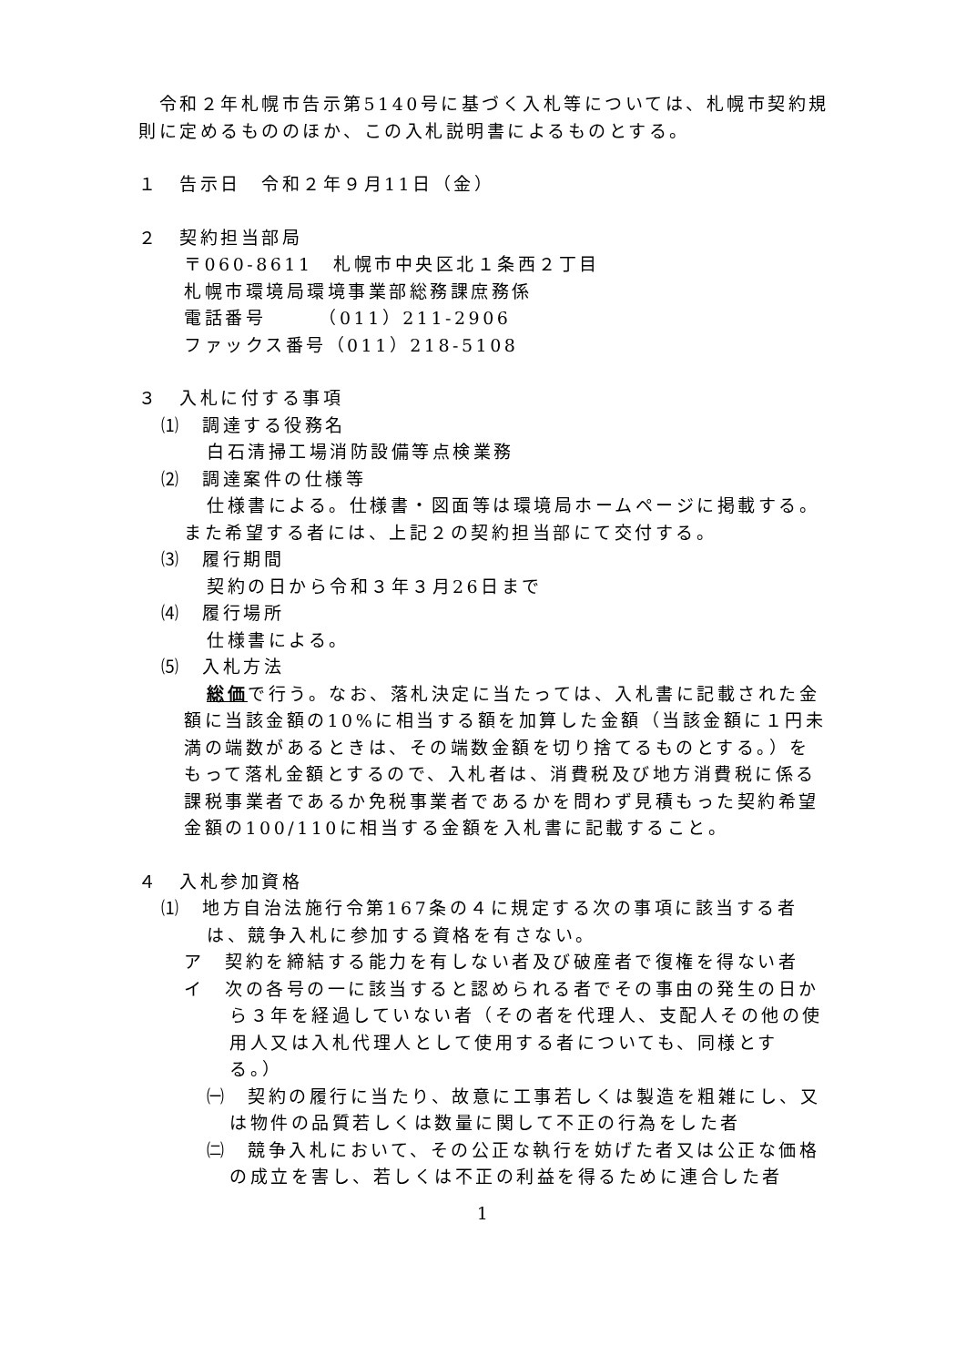令和２年札幌市告示第5140号に基づく入札等については、札幌市契約規則に定めるもののほか、この入札説明書によるものとする。
１　告示日　令和２年９月11日（金）
２　契約担当部局
〒060-8611　札幌市中央区北１条西２丁目
札幌市環境局環境事業部総務課庶務係
電話番号　　　（011）211-2906
ファックス番号（011）218-5108
３　入札に付する事項
⑴　調達する役務名
白石清掃工場消防設備等点検業務
⑵　調達案件の仕様等
仕様書による。仕様書・図面等は環境局ホームページに掲載する。また希望する者には、上記２の契約担当部にて交付する。
⑶　履行期間
契約の日から令和３年３月26日まで
⑷　履行場所
仕様書による。
⑸　入札方法
総価で行う。なお、落札決定に当たっては、入札書に記載された金額に当該金額の10%に相当する額を加算した金額（当該金額に１円未満の端数があるときは、その端数金額を切り捨てるものとする。）をもって落札金額とするので、入札者は、消費税及び地方消費税に係る課税事業者であるか免税事業者であるかを問わず見積もった契約希望金額の100/110に相当する金額を入札書に記載すること。
４　入札参加資格
⑴　地方自治法施行令第167条の４に規定する次の事項に該当する者は、競争入札に参加する資格を有さない。
ア　契約を締結する能力を有しない者及び破産者で復権を得ない者
イ　次の各号の一に該当すると認められる者でその事由の発生の日から３年を経過していない者（その者を代理人、支配人その他の使用人又は入札代理人として使用する者についても、同様とする。）
㈠　契約の履行に当たり、故意に工事若しくは製造を粗雑にし、又は物件の品質若しくは数量に関して不正の行為をした者
㈡　競争入札において、その公正な執行を妨げた者又は公正な価格の成立を害し、若しくは不正の利益を得るために連合した者
1